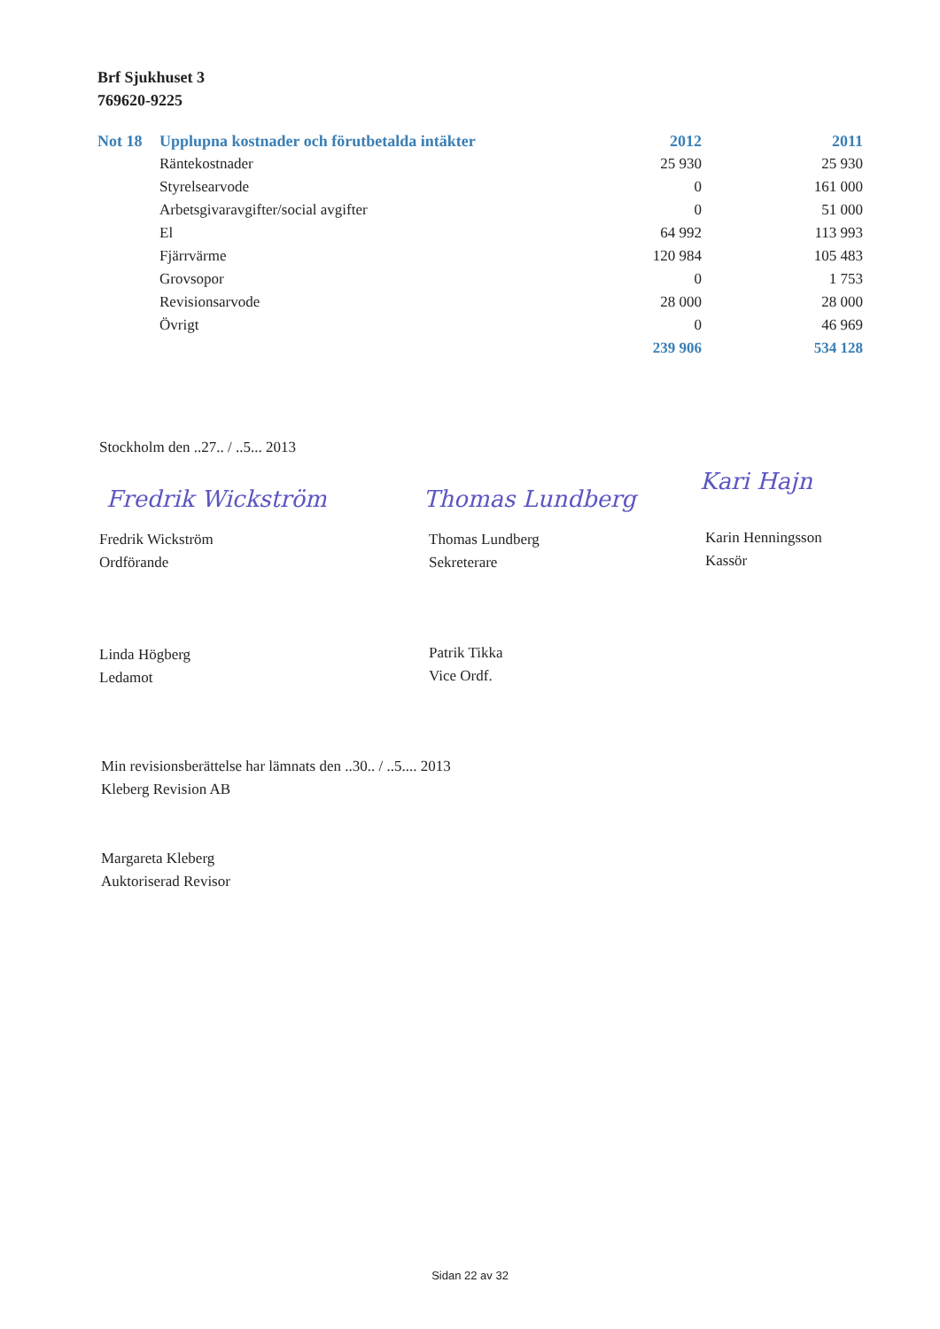Brf Sjukhuset 3
769620-9225
| Not 18 | Upplupna kostnader och förutbetalda intäkter | 2012 | 2011 |
| --- | --- | --- | --- |
| | Räntekostnader | 25 930 | 25 930 |
| | Styrelsearvode | 0 | 161 000 |
| | Arbetsgivaravgifter/social avgifter | 0 | 51 000 |
| | El | 64 992 | 113 993 |
| | Fjärrvärme | 120 984 | 105 483 |
| | Grovsopor | 0 | 1 753 |
| | Revisionsarvode | 28 000 | 28 000 |
| | Övrigt | 0 | 46 969 |
| | | 239 906 | 534 128 |
Stockholm den ..27.. / ..5... 2013
Fredrik Wickström
Fredrik Wickström
Ordförande
Thomas Lundberg
Thomas Lundberg
Sekreterare
Kari Hajn
Karin Henningsson
Kassör
Linda Högberg
Ledamot
Patrik Tikka
Vice Ordf.
Min revisionsberättelse har lämnats den ..30.. / ..5.... 2013
Kleberg Revision AB
Margareta Kleberg
Auktoriserad Revisor
Sidan 22 av 32